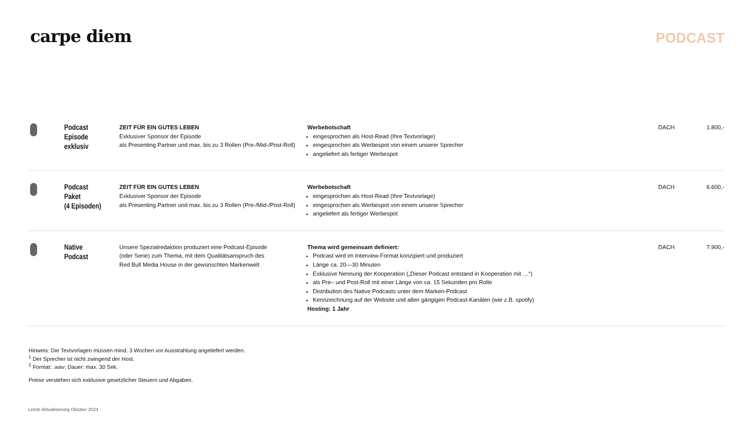carpe diem
PODCAST
| | Podcast Episode exklusiv | ZEIT FÜR EIN GUTES LEBEN Exklusiver Sponsor der Episode als Presenting Partner und max. bis zu 3 Rollen (Pre-/Mid-/Post-Roll) | Werbebotschaft eingesprochen als Host-Read (Ihre Textvorlage) eingesprochen als Werbespot von einem unserer Sprecher angeliefert als fertiger Werbespot | DACH | 1.800,- |
| | Podcast Paket (4 Episoden) | ZEIT FÜR EIN GUTES LEBEN Exklusiver Sponsor der Episode als Presenting Partner und max. bis zu 3 Rollen (Pre-/Mid-/Post-Roll) | Werbebotschaft eingesprochen als Host-Read (Ihre Textvorlage) eingesprochen als Werbespot von einem unserer Sprecher angeliefert als fertiger Werbespot | DACH | 6.600,- |
| | Native Podcast | Unsere Spezialredaktion produziert eine Podcast-Episode (oder Serie) zum Thema, mit dem Qualitätsanspruch des Red Bull Media House in der gewünschten Markenwelt | Thema wird gemeinsam definiert: Podcast wird im Interview-Format konzipiert und produziert Länge ca. 20—30 Minuten Exklusive Nennung der Kooperation („Dieser Podcast entstand in Kooperation mit …“) als Pre– und Post-Roll mit einer Länge von ca. 15 Sekunden pro Rolle Distribution des Native Podcasts unter dem Marken-Podcast Kennzeichnung auf der Website und allen gängigen Podcast-Kanälen (wie z.B. spotify) Hosting: 1 Jahr | DACH | 7.900,- |
Hinweis: Die Textvorlagen müssen mind. 3 Wochen vor Ausstrahlung angeliefert werden.
<sup>1</sup> Der Sprecher ist nicht zwingend der Host.
<sup>2</sup> Format: .wav; Dauer: max. 30 Sek.
Preise verstehen sich exklusive gesetzlicher Steuern und Abgaben.
Letzte Aktualisierung Oktober 2024